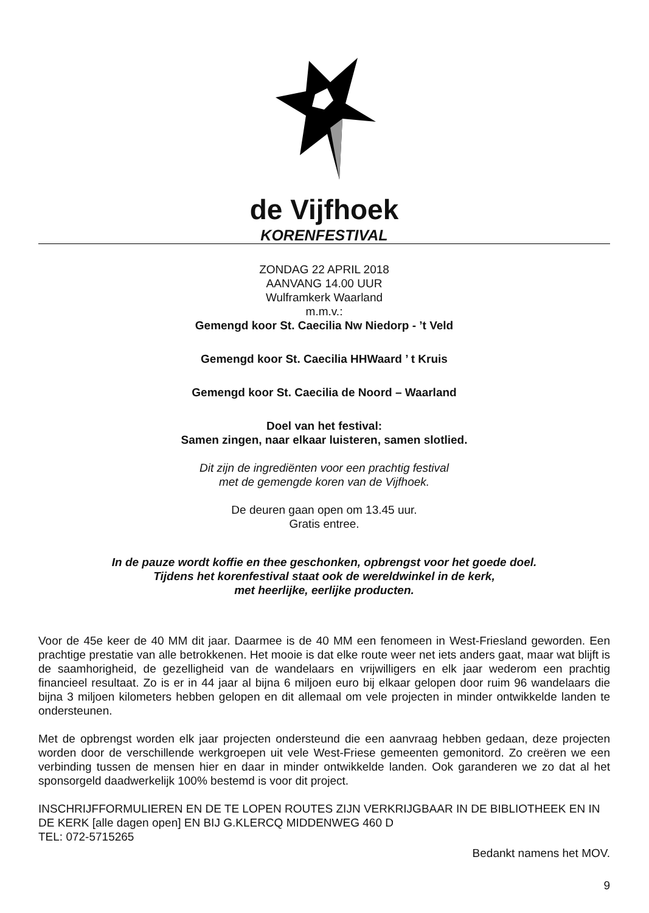de Vijfhoek
KORENFESTIVAL
ZONDAG 22 APRIL 2018
AANVANG 14.00 UUR
Wulframkerk Waarland
m.m.v.:
Gemengd koor St. Caecilia Nw Niedorp - ’t Veld
Gemengd koor St. Caecilia HHWaard ’ t Kruis
Gemengd koor St. Caecilia de Noord – Waarland
Doel van het festival:
Samen zingen, naar elkaar luisteren, samen slotlied.
Dit zijn de ingrediënten voor een prachtig festival
met de gemengde koren van de Vijfhoek.
De deuren gaan open om 13.45 uur.
Gratis entree.
In de pauze wordt koffie en thee geschonken, opbrengst voor het goede doel.
Tijdens het korenfestival staat ook de wereldwinkel in de kerk,
met heerlijke, eerlijke producten.
Voor de 45e keer de 40 MM dit jaar. Daarmee is de 40 MM een fenomeen in West-Friesland geworden. Een prachtige prestatie van alle betrokkenen. Het mooie is dat elke route weer net iets anders gaat, maar wat blijft is de saamhorigheid, de gezelligheid van de wandelaars en vrijwilligers en elk jaar wederom een prachtig financieel resultaat. Zo is er in 44 jaar al bijna 6 miljoen euro bij elkaar gelopen door ruim 96 wandelaars die bijna 3 miljoen kilometers hebben gelopen en dit allemaal om vele projecten in minder ontwikkelde landen te ondersteunen.
Met de opbrengst worden elk jaar projecten ondersteund die een aanvraag hebben gedaan, deze projecten worden door de verschillende werkgroepen uit vele West-Friese gemeenten gemonitord. Zo creëren we een verbinding tussen de mensen hier en daar in minder ontwikkelde landen. Ook garanderen we zo dat al het sponsorgeld daadwerkelijk 100% bestemd is voor dit project.
INSCHRIJFFORMULIEREN EN DE TE LOPEN ROUTES ZIJN VERKRIJGBAAR IN DE BIBLIOTHEEK EN IN DE KERK [alle dagen open] EN BIJ G.KLERCQ MIDDENWEG 460 D
TEL: 072-5715265
Bedankt namens het MOV.
9